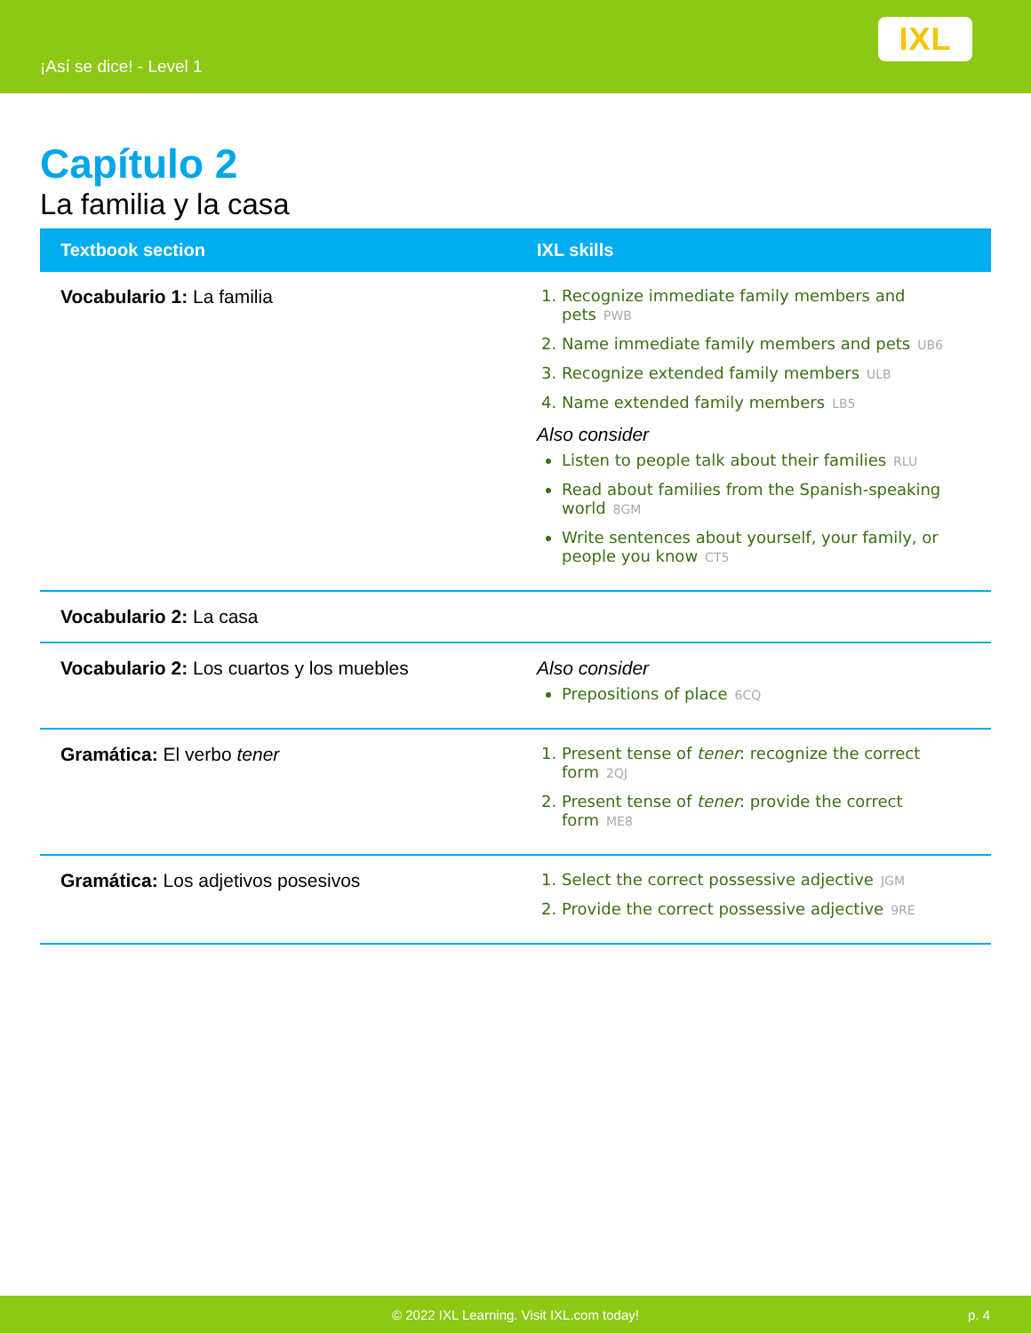¡Así se dice! - Level 1
IXL
Capítulo 2
La familia y la casa
| Textbook section | IXL skills |
| --- | --- |
| Vocabulario 1: La familia | 1. Recognize immediate family members and pets PWB 2. Name immediate family members and pets UB6 3. Recognize extended family members ULB 4. Name extended family members LB5 Also consider Listen to people talk about their families RLU Read about families from the Spanish-speaking world 8GM Write sentences about yourself, your family, or people you know CT5 |
| Vocabulario 2: La casa | |
| Vocabulario 2: Los cuartos y los muebles | Also consider Prepositions of place 6CQ |
| Gramática: El verbo tener | 1. Present tense of tener : recognize the correct form 2QJ 2. Present tense of tener : provide the correct form ME8 |
| Gramática: Los adjetivos posesivos | 1. Select the correct possessive adjective JGM 2. Provide the correct possessive adjective 9RE |
© 2022 IXL Learning. Visit IXL.com today! p. 4